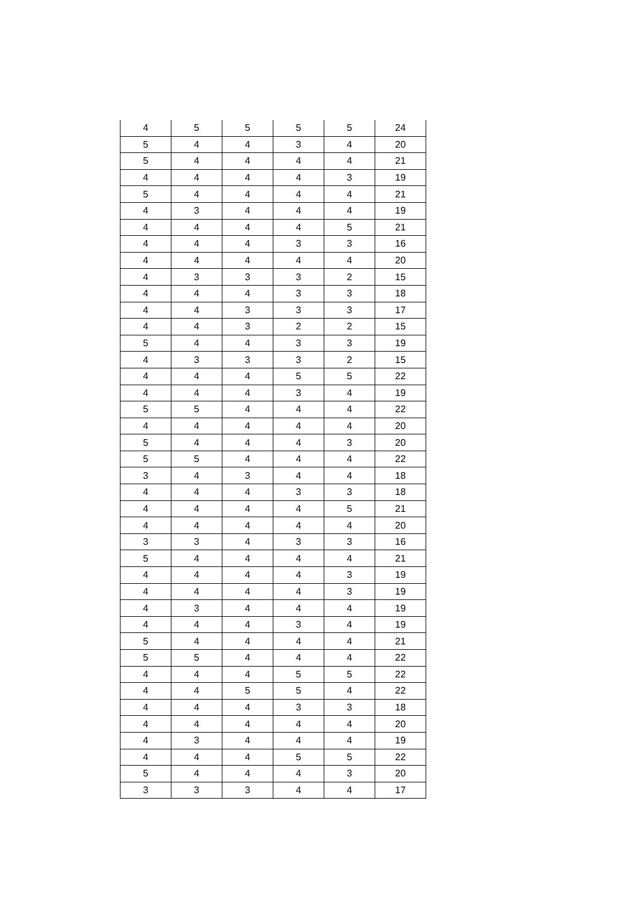| 4 | 5 | 5 | 5 | 5 | 24 |
| 5 | 4 | 4 | 3 | 4 | 20 |
| 5 | 4 | 4 | 4 | 4 | 21 |
| 4 | 4 | 4 | 4 | 3 | 19 |
| 5 | 4 | 4 | 4 | 4 | 21 |
| 4 | 3 | 4 | 4 | 4 | 19 |
| 4 | 4 | 4 | 4 | 5 | 21 |
| 4 | 4 | 4 | 3 | 3 | 16 |
| 4 | 4 | 4 | 4 | 4 | 20 |
| 4 | 3 | 3 | 3 | 2 | 15 |
| 4 | 4 | 4 | 3 | 3 | 18 |
| 4 | 4 | 3 | 3 | 3 | 17 |
| 4 | 4 | 3 | 2 | 2 | 15 |
| 5 | 4 | 4 | 3 | 3 | 19 |
| 4 | 3 | 3 | 3 | 2 | 15 |
| 4 | 4 | 4 | 5 | 5 | 22 |
| 4 | 4 | 4 | 3 | 4 | 19 |
| 5 | 5 | 4 | 4 | 4 | 22 |
| 4 | 4 | 4 | 4 | 4 | 20 |
| 5 | 4 | 4 | 4 | 3 | 20 |
| 5 | 5 | 4 | 4 | 4 | 22 |
| 3 | 4 | 3 | 4 | 4 | 18 |
| 4 | 4 | 4 | 3 | 3 | 18 |
| 4 | 4 | 4 | 4 | 5 | 21 |
| 4 | 4 | 4 | 4 | 4 | 20 |
| 3 | 3 | 4 | 3 | 3 | 16 |
| 5 | 4 | 4 | 4 | 4 | 21 |
| 4 | 4 | 4 | 4 | 3 | 19 |
| 4 | 4 | 4 | 4 | 3 | 19 |
| 4 | 3 | 4 | 4 | 4 | 19 |
| 4 | 4 | 4 | 3 | 4 | 19 |
| 5 | 4 | 4 | 4 | 4 | 21 |
| 5 | 5 | 4 | 4 | 4 | 22 |
| 4 | 4 | 4 | 5 | 5 | 22 |
| 4 | 4 | 5 | 5 | 4 | 22 |
| 4 | 4 | 4 | 3 | 3 | 18 |
| 4 | 4 | 4 | 4 | 4 | 20 |
| 4 | 3 | 4 | 4 | 4 | 19 |
| 4 | 4 | 4 | 5 | 5 | 22 |
| 5 | 4 | 4 | 4 | 3 | 20 |
| 3 | 3 | 3 | 4 | 4 | 17 |